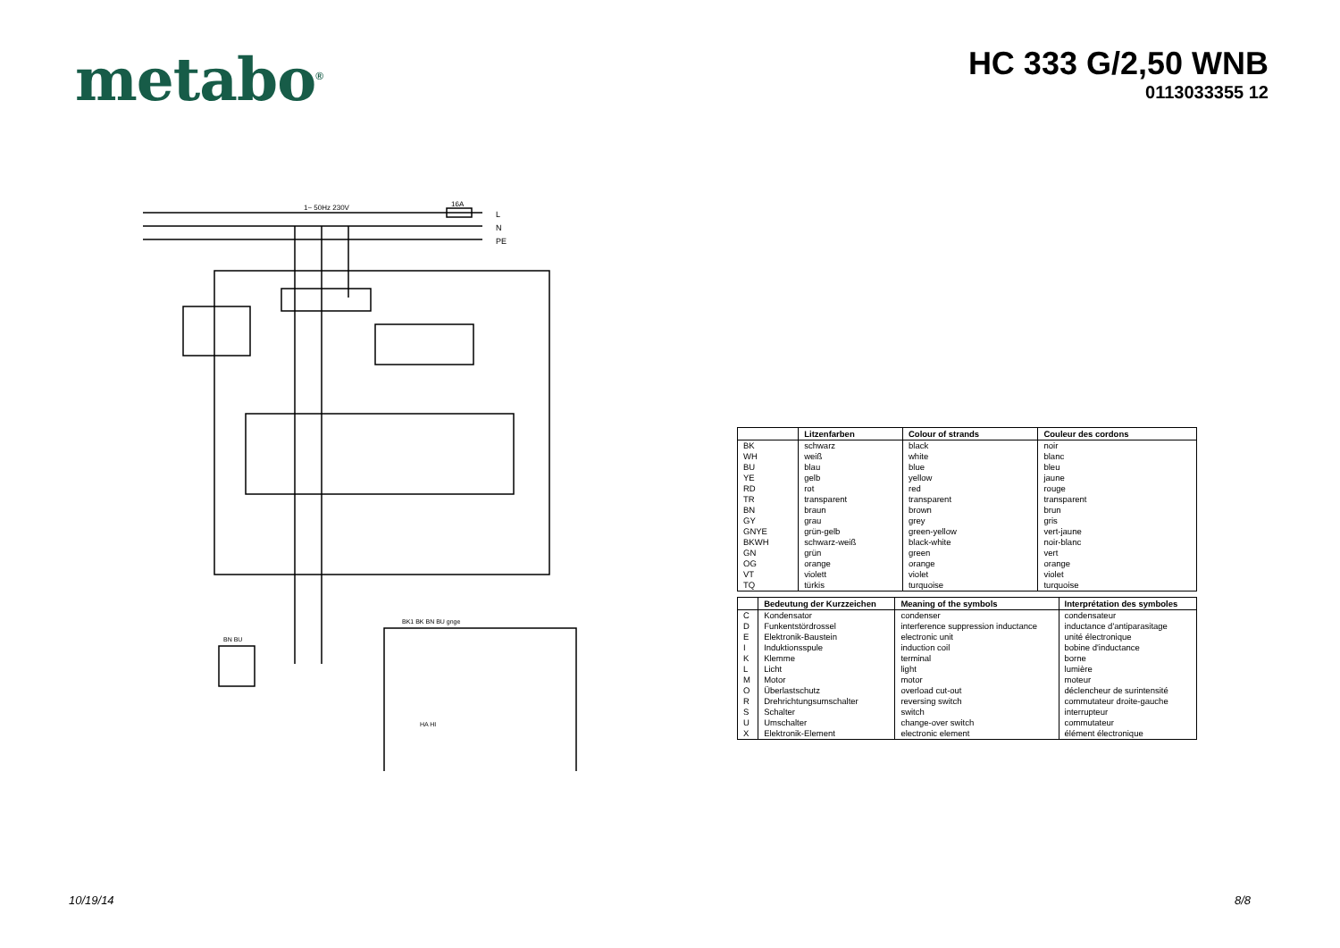metabo<sup>®</sup>
HC 333 G/2,50 WNB
0113033355 12
1~ 50Hz 230V
16A
L
N
PE
BN BU
BK1 BK BN BU gnge
HA HI
| | Litzenfarben | Colour of strands | Couleur des cordons |
| --- | --- | --- | --- |
| BK | schwarz | black | noir |
| WH | weiß | white | blanc |
| BU | blau | blue | bleu |
| YE | gelb | yellow | jaune |
| RD | rot | red | rouge |
| TR | transparent | transparent | transparent |
| BN | braun | brown | brun |
| GY | grau | grey | gris |
| GNYE | grün-gelb | green-yellow | vert-jaune |
| BKWH | schwarz-weiß | black-white | noir-blanc |
| GN | grün | green | vert |
| OG | orange | orange | orange |
| VT | violett | violet | violet |
| TQ | türkis | turquoise | turquoise |
| | Bedeutung der Kurzzeichen | Meaning of the symbols | Interprétation des symboles |
| --- | --- | --- | --- |
| C | Kondensator | condenser | condensateur |
| D | Funkentstördrossel | interference suppression inductance | inductance d'antiparasitage |
| E | Elektronik-Baustein | electronic unit | unité électronique |
| I | Induktionsspule | induction coil | bobine d'inductance |
| K | Klemme | terminal | borne |
| L | Licht | light | lumière |
| M | Motor | motor | moteur |
| O | Überlastschutz | overload cut-out | déclencheur de surintensité |
| R | Drehrichtungsumschalter | reversing switch | commutateur droite-gauche |
| S | Schalter | switch | interrupteur |
| U | Umschalter | change-over switch | commutateur |
| X | Elektronik-Element | electronic element | élément électronique |
10/19/14 8/8